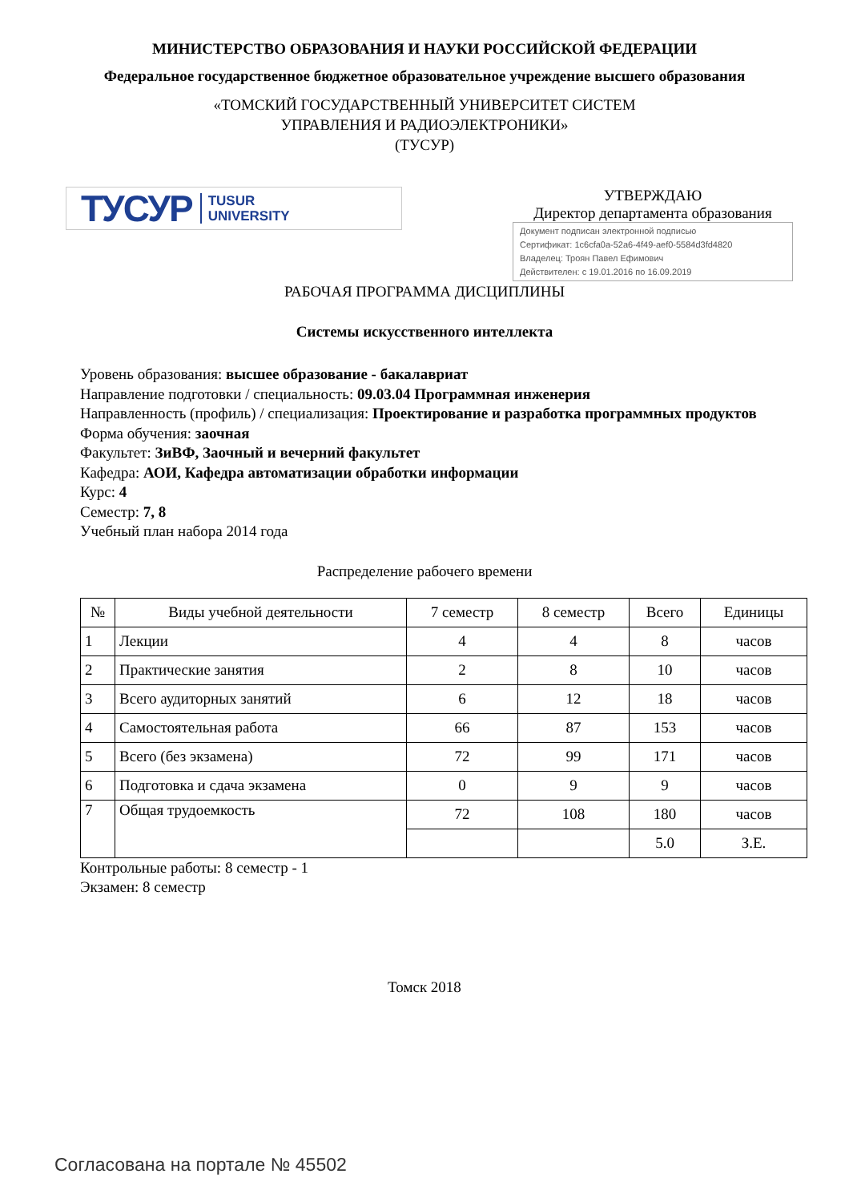МИНИСТЕРСТВО ОБРАЗОВАНИЯ И НАУКИ РОССИЙСКОЙ ФЕДЕРАЦИИ
Федеральное государственное бюджетное образовательное учреждение высшего образования
«ТОМСКИЙ ГОСУДАРСТВЕННЫЙ УНИВЕРСИТЕТ СИСТЕМ
УПРАВЛЕНИЯ И РАДИОЭЛЕКТРОНИКИ»
(ТУСУР)
ТУСУР TUSUR
UNIVERSITY
УТВЕРЖДАЮ
Директор департамента образования
Документ подписан электронной подписью
Сертификат: 1c6cfa0a-52a6-4f49-aef0-5584d3fd4820
Владелец: Троян Павел Ефимович
Действителен: с 19.01.2016 по 16.09.2019
РАБОЧАЯ ПРОГРАММА ДИСЦИПЛИНЫ
Системы искусственного интеллекта
Уровень образования: высшее образование - бакалавриат
Направление подготовки / специальность: 09.03.04 Программная инженерия
Направленность (профиль) / специализация: Проектирование и разработка программных продуктов
Форма обучения: заочная
Факультет: ЗиВФ, Заочный и вечерний факультет
Кафедра: АОИ, Кафедра автоматизации обработки информации
Курс: 4
Семестр: 7, 8
Учебный план набора 2014 года
Распределение рабочего времени
| № | Виды учебной деятельности | 7 семестр | 8 семестр | Всего | Единицы |
| --- | --- | --- | --- | --- | --- |
| 1 | Лекции | 4 | 4 | 8 | часов |
| 2 | Практические занятия | 2 | 8 | 10 | часов |
| 3 | Всего аудиторных занятий | 6 | 12 | 18 | часов |
| 4 | Самостоятельная работа | 66 | 87 | 153 | часов |
| 5 | Всего (без экзамена) | 72 | 99 | 171 | часов |
| 6 | Подготовка и сдача экзамена | 0 | 9 | 9 | часов |
| 7 | Общая трудоемкость | 72 | 108 | 180 | часов |
| | | | | 5.0 | З.Е. |
Контрольные работы: 8 семестр - 1
Экзамен: 8 семестр
Томск 2018
Согласована на портале № 45502